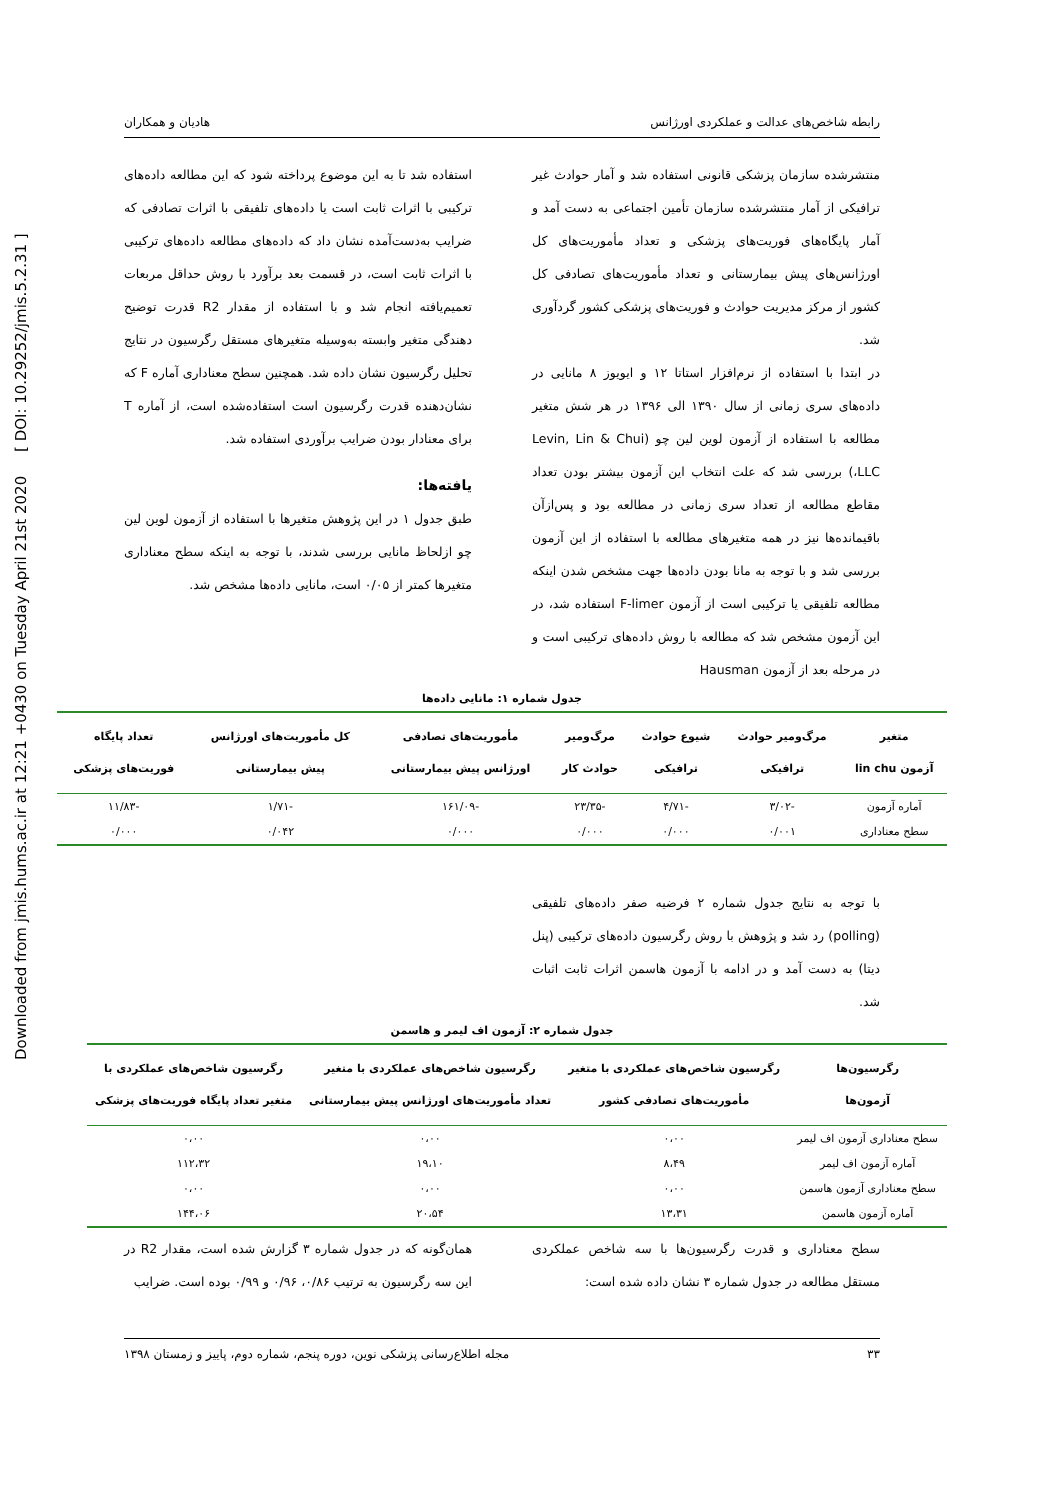Downloaded from jmis.hums.ac.ir at 12:21 +0430 on Tuesday April 21st 2020 [ DOI: 10.29252/jmis.5.2.31 ]
رابطه شاخص‌های عدالت و عملکردی اورژانس هادیان و همکاران
منتشرشده سازمان پزشکی قانونی استفاده شد و آمار حوادث غیر ترافیکی از آمار منتشرشده سازمان تأمین اجتماعی به دست آمد و آمار پایگاه‌های فوریت‌های پزشکی و تعداد مأموریت‌های کل اورژانس‌های پیش بیمارستانی و تعداد مأموریت‌های تصادفی کل کشور از مرکز مدیریت حوادث و فوریت‌های پزشکی کشور گردآوری شد.
در ابتدا با استفاده از نرم‌افزار استاتا ۱۲ و ایویوز ۸ مانایی در داده‌های سری زمانی از سال ۱۳۹۰ الی ۱۳۹۶ در هر شش متغیر مطالعه با استفاده از آزمون لوین لین چو (Levin, Lin & Chui ،LLC) بررسی شد که علت انتخاب این آزمون بیشتر بودن تعداد مقاطع مطالعه از تعداد سری زمانی در مطالعه بود و پس‌ازآن باقیمانده‌ها نیز در همه متغیرهای مطالعه با استفاده از این آزمون بررسی شد و با توجه به مانا بودن داده‌ها جهت مشخص شدن اینکه مطالعه تلفیقی یا ترکیبی است از آزمون F-limer استفاده شد، در این آزمون مشخص شد که مطالعه با روش داده‌های ترکیبی است و در مرحله بعد از آزمون Hausman
استفاده شد تا به این موضوع پرداخته شود که این مطالعه داده‌های ترکیبی با اثرات ثابت است یا داده‌های تلفیقی با اثرات تصادفی که ضرایب به‌دست‌آمده نشان داد که داده‌های مطالعه داده‌های ترکیبی با اثرات ثابت است، در قسمت بعد برآورد با روش حداقل مربعات تعمیم‌یافته انجام شد و با استفاده از مقدار R2 قدرت توضیح دهندگی متغیر وابسته به‌وسیله متغیرهای مستقل رگرسیون در نتایج تحلیل رگرسیون نشان داده شد. همچنین سطح معناداری آماره F که نشان‌دهنده قدرت رگرسیون است استفاده‌شده است، از آماره T برای معنادار بودن ضرایب برآوردی استفاده شد.
یافته‌ها:
طبق جدول ۱ در این پژوهش متغیرها با استفاده از آزمون لوین لین چو ازلحاظ مانایی بررسی شدند، با توجه به اینکه سطح معناداری متغیرها کمتر از ۰/۰۵ است، مانایی داده‌ها مشخص شد.
جدول شماره ۱: مانایی داده‌ها
| متغیر آزمون lin chu | مرگ‌ومیر حوادث ترافیکی | شیوع حوادث ترافیکی | مرگ‌ومیر حوادث کار | مأموریت‌های تصادفی اورژانس پیش بیمارستانی | کل مأموریت‌های اورژانس پیش بیمارستانی | تعداد پایگاه فوریت‌های پزشکی |
| --- | --- | --- | --- | --- | --- | --- |
| آماره آزمون | -۳/۰۲ | -۴/۷۱ | -۲۳/۳۵ | -۱۶۱/۰۹ | -۱/۷۱ | -۱۱/۸۳ |
| سطح معناداری | ۰/۰۰۱ | ۰/۰۰۰ | ۰/۰۰۰ | ۰/۰۰۰ | ۰/۰۴۲ | ۰/۰۰۰ |
با توجه به نتایج جدول شماره ۲ فرضیه صفر داده‌های تلفیقی (polling) رد شد و پژوهش با روش رگرسیون داده‌های ترکیبی (پنل دیتا) به دست آمد و در ادامه با آزمون هاسمن اثرات ثابت اثبات شد.
جدول شماره ۲: آزمون اف لیمر و هاسمن
| رگرسیون‌ها آزمون‌ها | رگرسیون شاخص‌های عملکردی با متغیر مأموریت‌های تصادفی کشور | رگرسیون شاخص‌های عملکردی با متغیر تعداد مأموریت‌های اورژانس پیش بیمارستانی | رگرسیون شاخص‌های عملکردی با متغیر تعداد پایگاه فوریت‌های پزشکی |
| --- | --- | --- | --- |
| سطح معناداری آزمون اف لیمر | ۰،۰۰ | ۰،۰۰ | ۰،۰۰ |
| آماره آزمون اف لیمر | ۸،۴۹ | ۱۹،۱۰ | ۱۱۲،۳۲ |
| سطح معناداری آزمون هاسمن | ۰،۰۰ | ۰،۰۰ | ۰،۰۰ |
| آماره آزمون هاسمن | ۱۳،۳۱ | ۲۰،۵۴ | ۱۴۴،۰۶ |
سطح معناداری و قدرت رگرسیون‌ها با سه شاخص عملکردی مستقل مطالعه در جدول شماره ۳ نشان داده شده است:
همان‌گونه که در جدول شماره ۳ گزارش شده است، مقدار R2 در این سه رگرسیون به ترتیب ۰/۸۶، ۰/۹۶ و ۰/۹۹ بوده است. ضرایب
۳۳ مجله اطلاع‌رسانی پزشکی نوین، دوره پنجم، شماره دوم، پاییز و زمستان ۱۳۹۸